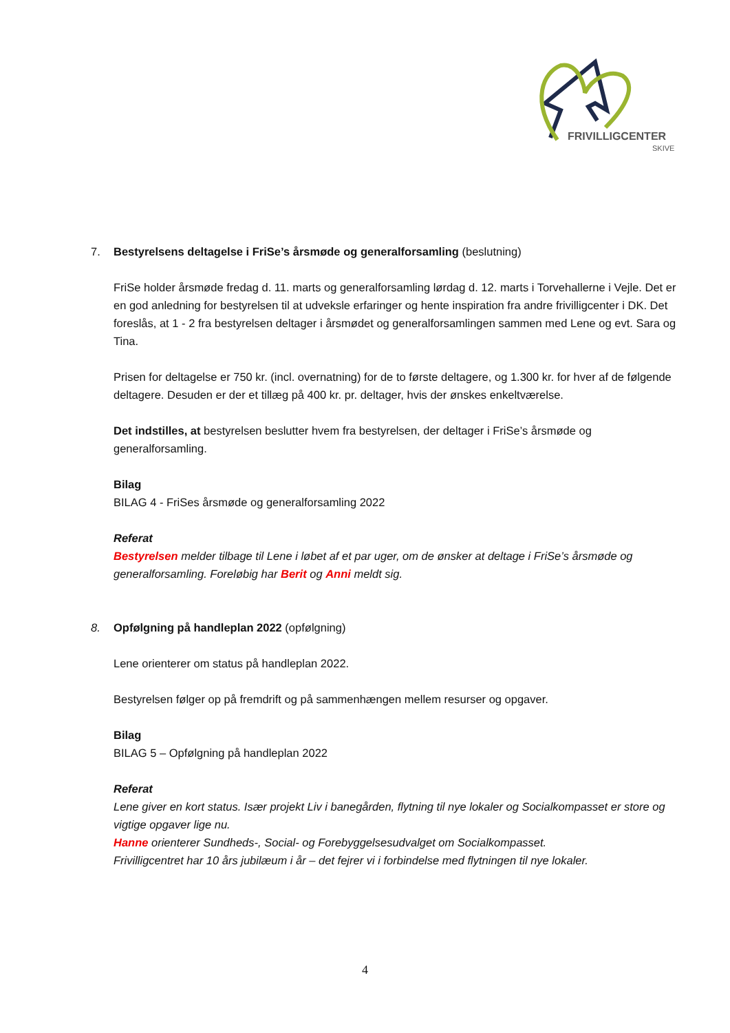FRIVILLIGCENTER
SKIVE
7. Bestyrelsens deltagelse i FriSe’s årsmøde og generalforsamling (beslutning)
FriSe holder årsmøde fredag d. 11. marts og generalforsamling lørdag d. 12. marts i Torvehallerne i Vejle. Det er en god anledning for bestyrelsen til at udveksle erfaringer og hente inspiration fra andre frivilligcenter i DK. Det foreslås, at 1 - 2 fra bestyrelsen deltager i årsmødet og generalforsamlingen sammen med Lene og evt. Sara og Tina.
Prisen for deltagelse er 750 kr. (incl. overnatning) for de to første deltagere, og 1.300 kr. for hver af de følgende deltagere. Desuden er der et tillæg på 400 kr. pr. deltager, hvis der ønskes enkeltværelse.
Det indstilles, at bestyrelsen beslutter hvem fra bestyrelsen, der deltager i FriSe’s årsmøde og generalforsamling.
Bilag
BILAG 4 - FriSes årsmøde og generalforsamling 2022
Referat
Bestyrelsen melder tilbage til Lene i løbet af et par uger, om de ønsker at deltage i FriSe’s årsmøde og generalforsamling. Foreløbig har Berit og Anni meldt sig.
8. Opfølgning på handleplan 2022 (opfølgning)
Lene orienterer om status på handleplan 2022.
Bestyrelsen følger op på fremdrift og på sammenhængen mellem resurser og opgaver.
Bilag
BILAG 5 – Opfølgning på handleplan 2022
Referat
Lene giver en kort status. Især projekt Liv i banegården, flytning til nye lokaler og Socialkompasset er store og vigtige opgaver lige nu.
Hanne orienterer Sundheds-, Social- og Forebyggelsesudvalget om Socialkompasset.
Frivilligcentret har 10 års jubilæum i år – det fejrer vi i forbindelse med flytningen til nye lokaler.
4